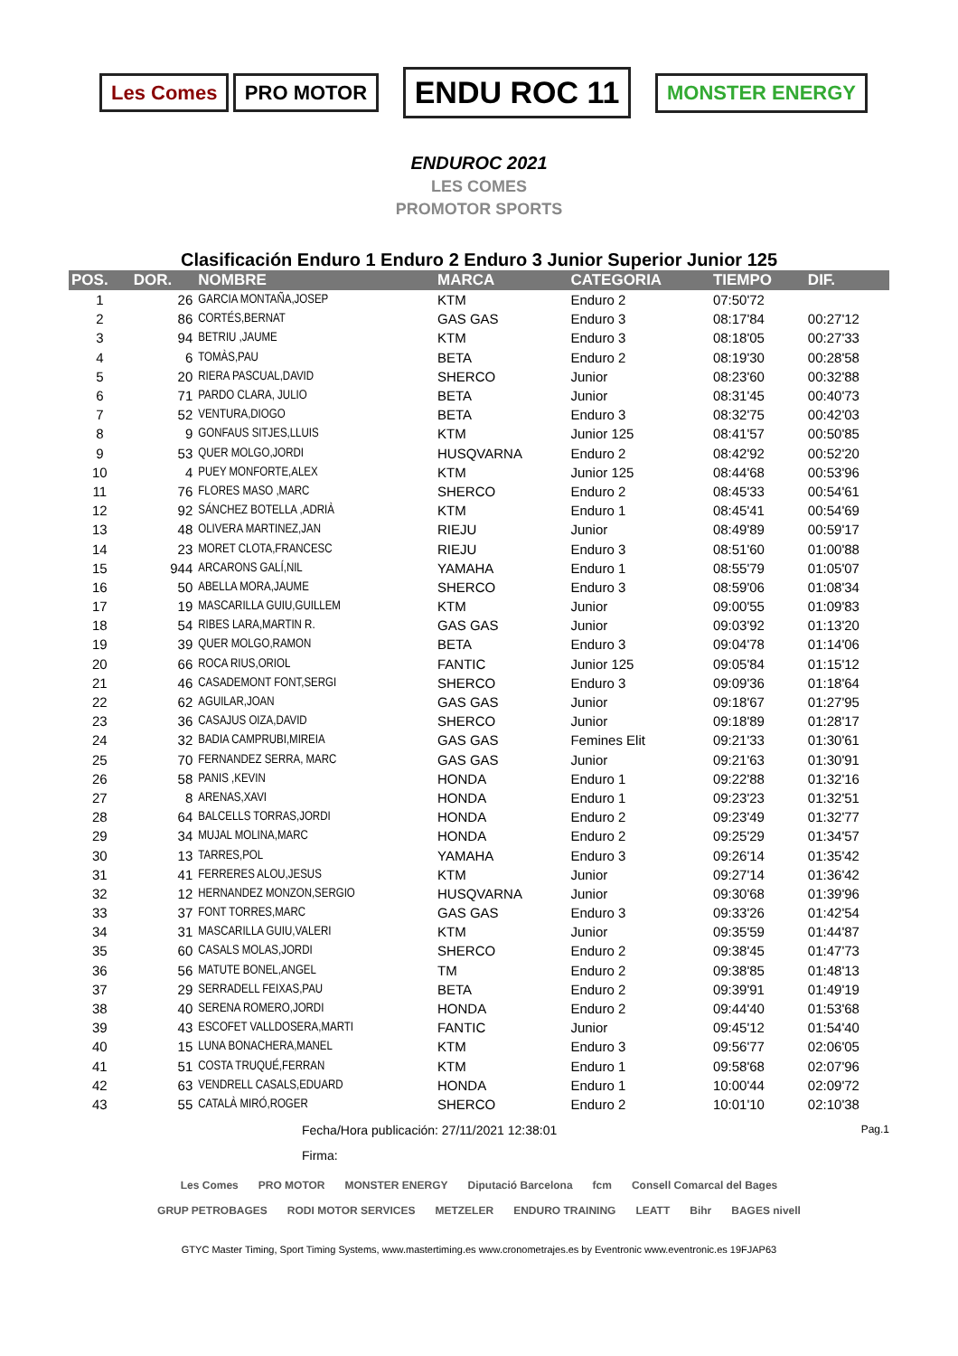Les Comes PRO MOTOR
ENDU ROC 11
MONSTER ENERGY
ENDUROC 2021
LES COMES
PROMOTOR SPORTS
Clasificación Enduro 1 Enduro 2 Enduro 3 Junior Superior Junior 125
| POS. | DOR. | NOMBRE | MARCA | CATEGORIA | TIEMPO | DIF. |
| --- | --- | --- | --- | --- | --- | --- |
| 1 | 26 | GARCIA MONTAÑA,JOSEP | KTM | Enduro 2 | 07:50'72 | |
| 2 | 86 | CORTÉS,BERNAT | GAS GAS | Enduro 3 | 08:17'84 | 00:27'12 |
| 3 | 94 | BETRIU ,JAUME | KTM | Enduro 3 | 08:18'05 | 00:27'33 |
| 4 | 6 | TOMÀS,PAU | BETA | Enduro 2 | 08:19'30 | 00:28'58 |
| 5 | 20 | RIERA PASCUAL,DAVID | SHERCO | Junior | 08:23'60 | 00:32'88 |
| 6 | 71 | PARDO CLARA, JULIO | BETA | Junior | 08:31'45 | 00:40'73 |
| 7 | 52 | VENTURA,DIOGO | BETA | Enduro 3 | 08:32'75 | 00:42'03 |
| 8 | 9 | GONFAUS SITJES,LLUIS | KTM | Junior 125 | 08:41'57 | 00:50'85 |
| 9 | 53 | QUER MOLGO,JORDI | HUSQVARNA | Enduro 2 | 08:42'92 | 00:52'20 |
| 10 | 4 | PUEY MONFORTE,ALEX | KTM | Junior 125 | 08:44'68 | 00:53'96 |
| 11 | 76 | FLORES MASO ,MARC | SHERCO | Enduro 2 | 08:45'33 | 00:54'61 |
| 12 | 92 | SÁNCHEZ BOTELLA ,ADRIÀ | KTM | Enduro 1 | 08:45'41 | 00:54'69 |
| 13 | 48 | OLIVERA MARTINEZ,JAN | RIEJU | Junior | 08:49'89 | 00:59'17 |
| 14 | 23 | MORET CLOTA,FRANCESC | RIEJU | Enduro 3 | 08:51'60 | 01:00'88 |
| 15 | 944 | ARCARONS GALÍ,NIL | YAMAHA | Enduro 1 | 08:55'79 | 01:05'07 |
| 16 | 50 | ABELLA MORA,JAUME | SHERCO | Enduro 3 | 08:59'06 | 01:08'34 |
| 17 | 19 | MASCARILLA GUIU,GUILLEM | KTM | Junior | 09:00'55 | 01:09'83 |
| 18 | 54 | RIBES LARA,MARTIN R. | GAS GAS | Junior | 09:03'92 | 01:13'20 |
| 19 | 39 | QUER MOLGO,RAMON | BETA | Enduro 3 | 09:04'78 | 01:14'06 |
| 20 | 66 | ROCA RIUS,ORIOL | FANTIC | Junior 125 | 09:05'84 | 01:15'12 |
| 21 | 46 | CASADEMONT FONT,SERGI | SHERCO | Enduro 3 | 09:09'36 | 01:18'64 |
| 22 | 62 | AGUILAR,JOAN | GAS GAS | Junior | 09:18'67 | 01:27'95 |
| 23 | 36 | CASAJUS OIZA,DAVID | SHERCO | Junior | 09:18'89 | 01:28'17 |
| 24 | 32 | BADIA CAMPRUBI,MIREIA | GAS GAS | Femines Elit | 09:21'33 | 01:30'61 |
| 25 | 70 | FERNANDEZ SERRA, MARC | GAS GAS | Junior | 09:21'63 | 01:30'91 |
| 26 | 58 | PANIS ,KEVIN | HONDA | Enduro 1 | 09:22'88 | 01:32'16 |
| 27 | 8 | ARENAS,XAVI | HONDA | Enduro 1 | 09:23'23 | 01:32'51 |
| 28 | 64 | BALCELLS TORRAS,JORDI | HONDA | Enduro 2 | 09:23'49 | 01:32'77 |
| 29 | 34 | MUJAL MOLINA,MARC | HONDA | Enduro 2 | 09:25'29 | 01:34'57 |
| 30 | 13 | TARRES,POL | YAMAHA | Enduro 3 | 09:26'14 | 01:35'42 |
| 31 | 41 | FERRERES ALOU,JESUS | KTM | Junior | 09:27'14 | 01:36'42 |
| 32 | 12 | HERNANDEZ MONZON,SERGIO | HUSQVARNA | Junior | 09:30'68 | 01:39'96 |
| 33 | 37 | FONT TORRES,MARC | GAS GAS | Enduro 3 | 09:33'26 | 01:42'54 |
| 34 | 31 | MASCARILLA GUIU,VALERI | KTM | Junior | 09:35'59 | 01:44'87 |
| 35 | 60 | CASALS MOLAS,JORDI | SHERCO | Enduro 2 | 09:38'45 | 01:47'73 |
| 36 | 56 | MATUTE BONEL,ANGEL | TM | Enduro 2 | 09:38'85 | 01:48'13 |
| 37 | 29 | SERRADELL FEIXAS,PAU | BETA | Enduro 2 | 09:39'91 | 01:49'19 |
| 38 | 40 | SERENA ROMERO,JORDI | HONDA | Enduro 2 | 09:44'40 | 01:53'68 |
| 39 | 43 | ESCOFET VALLDOSERA,MARTI | FANTIC | Junior | 09:45'12 | 01:54'40 |
| 40 | 15 | LUNA BONACHERA,MANEL | KTM | Enduro 3 | 09:56'77 | 02:06'05 |
| 41 | 51 | COSTA TRUQUÉ,FERRAN | KTM | Enduro 1 | 09:58'68 | 02:07'96 |
| 42 | 63 | VENDRELL CASALS,EDUARD | HONDA | Enduro 1 | 10:00'44 | 02:09'72 |
| 43 | 55 | CATALÀ MIRÓ,ROGER | SHERCO | Enduro 2 | 10:01'10 | 02:10'38 |
Fecha/Hora publicación: 27/11/2021 12:38:01 Pag.1
Firma:
Les Comes PRO MOTOR MONSTER ENERGY Diputació Barcelona fcm Consell Comarcal del Bages GRUP PETROBAGES RODI MOTOR SERVICES METZELER ENDURO TRAINING LEATT Bihr BAGES nivell
GTYC Master Timing, Sport Timing Systems, www.mastertiming.es www.cronometrajes.es by Eventronic www.eventronic.es 19FJAP63